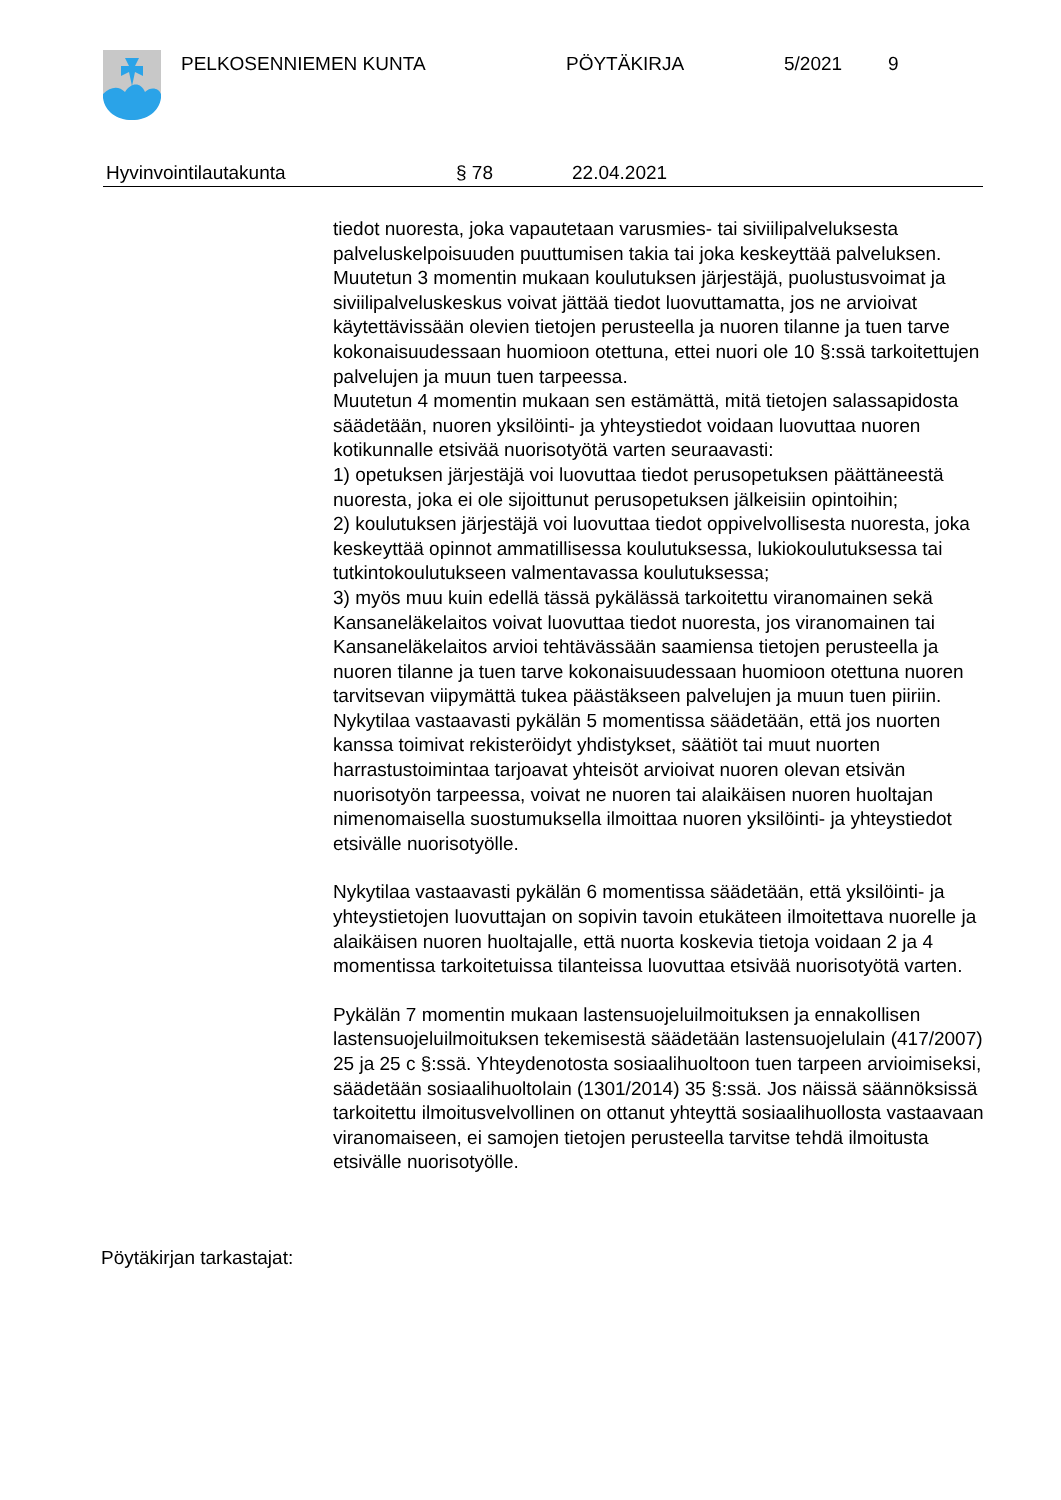PELKOSENNIEMEN KUNTA PÖYTÄKIRJA 5/2021 9
Hyvinvointilautakunta § 78 22.04.2021
tiedot nuoresta, joka vapautetaan varusmies- tai siviilipalveluksesta palveluskelpoisuuden puuttumisen takia tai joka keskeyttää palveluksen.
Muutetun 3 momentin mukaan koulutuksen järjestäjä, puolustusvoimat ja siviilipalveluskeskus voivat jättää tiedot luovuttamatta, jos ne arvioivat käytettävissään olevien tietojen perusteella ja nuoren tilanne ja tuen tarve kokonaisuudessaan huomioon otettuna, ettei nuori ole 10 §:ssä tarkoitettujen palvelujen ja muun tuen tarpeessa.
Muutetun 4 momentin mukaan sen estämättä, mitä tietojen salassapidosta säädetään, nuoren yksilöinti- ja yhteystiedot voidaan luovuttaa nuoren kotikunnalle etsivää nuorisotyötä varten seuraavasti:
1) opetuksen järjestäjä voi luovuttaa tiedot perusopetuksen päättäneestä nuoresta, joka ei ole sijoittunut perusopetuksen jälkeisiin opintoihin;
2) koulutuksen järjestäjä voi luovuttaa tiedot oppivelvollisesta nuoresta, joka keskeyttää opinnot ammatillisessa koulutuksessa, lukiokoulutuksessa tai tutkintokoulutukseen valmentavassa koulutuksessa;
3) myös muu kuin edellä tässä pykälässä tarkoitettu viranomainen sekä Kansaneläkelaitos voivat luovuttaa tiedot nuoresta, jos viranomainen tai Kansaneläkelaitos arvioi tehtävässään saamiensa tietojen perusteella ja nuoren tilanne ja tuen tarve kokonaisuudessaan huomioon otettuna nuoren tarvitsevan viipymättä tukea päästäkseen palvelujen ja muun tuen piiriin.
Nykytilaa vastaavasti pykälän 5 momentissa säädetään, että jos nuorten kanssa toimivat rekisteröidyt yhdistykset, säätiöt tai muut nuorten harrastustoimintaa tarjoavat yhteisöt arvioivat nuoren olevan etsivän nuorisotyön tarpeessa, voivat ne nuoren tai alaikäisen nuoren huoltajan nimenomaisella suostumuksella ilmoittaa nuoren yksilöinti- ja yhteystiedot etsivälle nuorisotyölle.
Nykytilaa vastaavasti pykälän 6 momentissa säädetään, että yksilöinti- ja yhteystietojen luovuttajan on sopivin tavoin etukäteen ilmoitettava nuorelle ja alaikäisen nuoren huoltajalle, että nuorta koskevia tietoja voidaan 2 ja 4 momentissa tarkoitetuissa tilanteissa luovuttaa etsivää nuorisotyötä varten.
Pykälän 7 momentin mukaan lastensuojeluilmoituksen ja ennakollisen lastensuojeluilmoituksen tekemisestä säädetään lastensuojelulain (417/2007) 25 ja 25 c §:ssä. Yhteydenotosta sosiaalihuoltoon tuen tarpeen arvioimiseksi, säädetään sosiaalihuoltolain (1301/2014) 35 §:ssä. Jos näissä säännöksissä tarkoitettu ilmoitusvelvollinen on ottanut yhteyttä sosiaalihuollosta vastaavaan viranomaiseen, ei samojen tietojen perusteella tarvitse tehdä ilmoitusta etsivälle nuorisotyölle.
Pöytäkirjan tarkastajat: